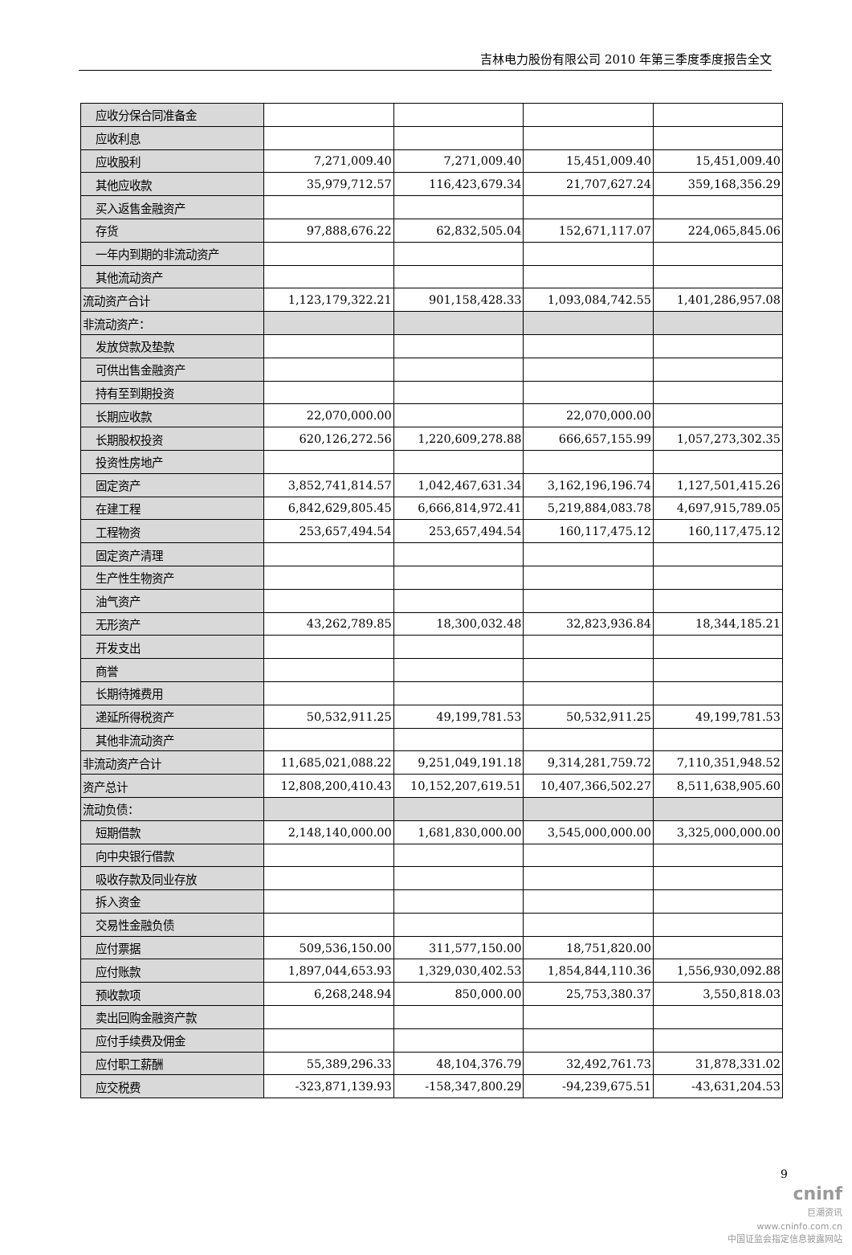吉林电力股份有限公司 2010 年第三季度季度报告全文
| 应收分保合同准备金 | | | | |
| 应收利息 | | | | |
| 应收股利 | 7,271,009.40 | 7,271,009.40 | 15,451,009.40 | 15,451,009.40 |
| 其他应收款 | 35,979,712.57 | 116,423,679.34 | 21,707,627.24 | 359,168,356.29 |
| 买入返售金融资产 | | | | |
| 存货 | 97,888,676.22 | 62,832,505.04 | 152,671,117.07 | 224,065,845.06 |
| 一年内到期的非流动资产 | | | | |
| 其他流动资产 | | | | |
| 流动资产合计 | 1,123,179,322.21 | 901,158,428.33 | 1,093,084,742.55 | 1,401,286,957.08 |
| 非流动资产： | | | | |
| 发放贷款及垫款 | | | | |
| 可供出售金融资产 | | | | |
| 持有至到期投资 | | | | |
| 长期应收款 | 22,070,000.00 | | 22,070,000.00 | |
| 长期股权投资 | 620,126,272.56 | 1,220,609,278.88 | 666,657,155.99 | 1,057,273,302.35 |
| 投资性房地产 | | | | |
| 固定资产 | 3,852,741,814.57 | 1,042,467,631.34 | 3,162,196,196.74 | 1,127,501,415.26 |
| 在建工程 | 6,842,629,805.45 | 6,666,814,972.41 | 5,219,884,083.78 | 4,697,915,789.05 |
| 工程物资 | 253,657,494.54 | 253,657,494.54 | 160,117,475.12 | 160,117,475.12 |
| 固定资产清理 | | | | |
| 生产性生物资产 | | | | |
| 油气资产 | | | | |
| 无形资产 | 43,262,789.85 | 18,300,032.48 | 32,823,936.84 | 18,344,185.21 |
| 开发支出 | | | | |
| 商誉 | | | | |
| 长期待摊费用 | | | | |
| 递延所得税资产 | 50,532,911.25 | 49,199,781.53 | 50,532,911.25 | 49,199,781.53 |
| 其他非流动资产 | | | | |
| 非流动资产合计 | 11,685,021,088.22 | 9,251,049,191.18 | 9,314,281,759.72 | 7,110,351,948.52 |
| 资产总计 | 12,808,200,410.43 | 10,152,207,619.51 | 10,407,366,502.27 | 8,511,638,905.60 |
| 流动负债： | | | | |
| 短期借款 | 2,148,140,000.00 | 1,681,830,000.00 | 3,545,000,000.00 | 3,325,000,000.00 |
| 向中央银行借款 | | | | |
| 吸收存款及同业存放 | | | | |
| 拆入资金 | | | | |
| 交易性金融负债 | | | | |
| 应付票据 | 509,536,150.00 | 311,577,150.00 | 18,751,820.00 | |
| 应付账款 | 1,897,044,653.93 | 1,329,030,402.53 | 1,854,844,110.36 | 1,556,930,092.88 |
| 预收款项 | 6,268,248.94 | 850,000.00 | 25,753,380.37 | 3,550,818.03 |
| 卖出回购金融资产款 | | | | |
| 应付手续费及佣金 | | | | |
| 应付职工薪酬 | 55,389,296.33 | 48,104,376.79 | 32,492,761.73 | 31,878,331.02 |
| 应交税费 | -323,871,139.93 | -158,347,800.29 | -94,239,675.51 | -43,631,204.53 |
9
cninf
巨潮资讯
www.cninfo.com.cn
中国证监会指定信息披露网站